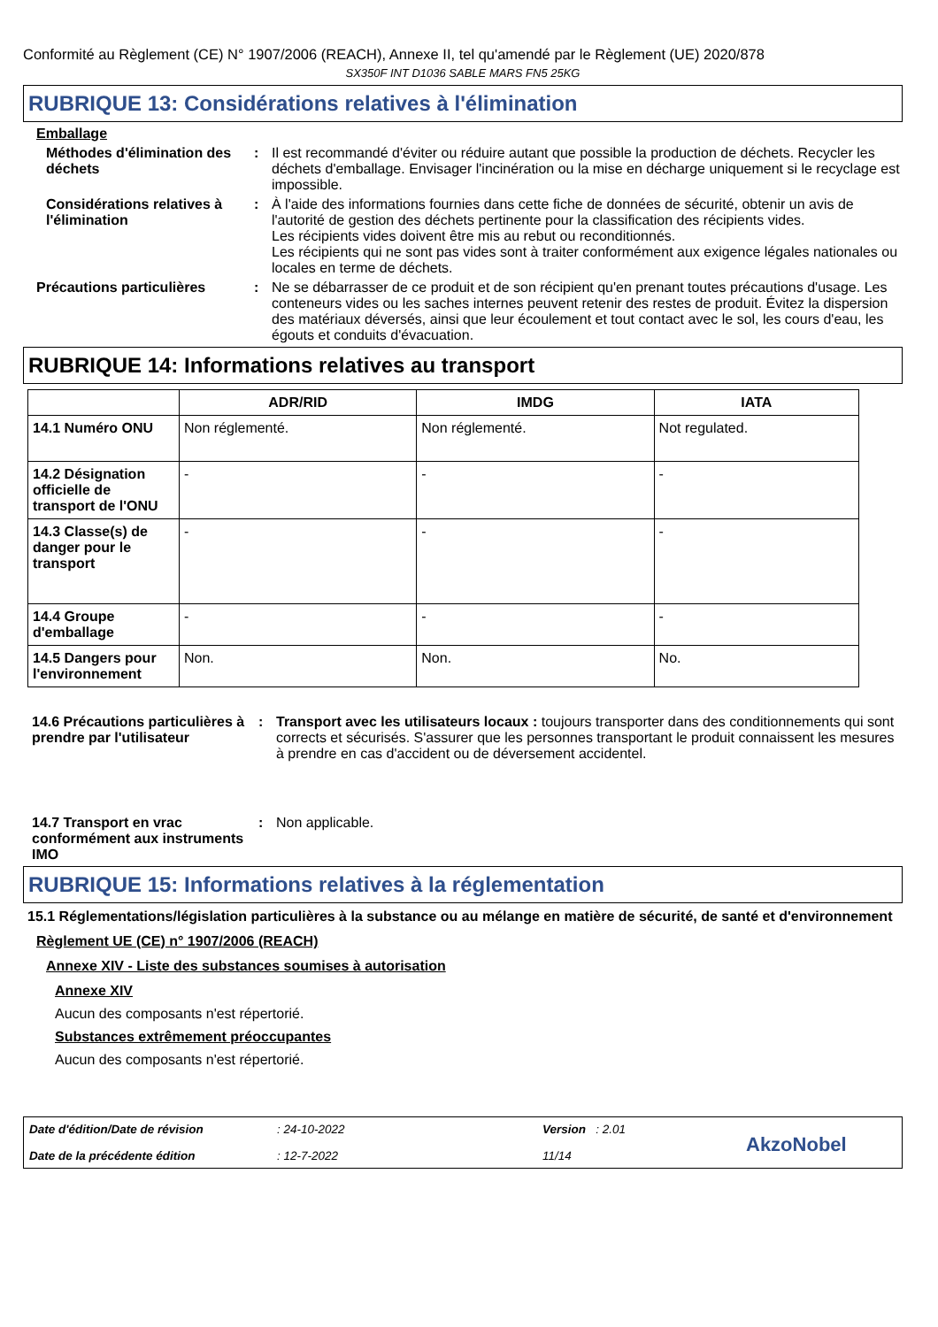Conformité au Règlement (CE) N° 1907/2006 (REACH), Annexe II, tel qu'amendé par le Règlement (UE) 2020/878
SX350F INT D1036 SABLE MARS FN5 25KG
RUBRIQUE 13: Considérations relatives à l'élimination
Emballage
Méthodes d'élimination des déchets
: Il est recommandé d'éviter ou réduire autant que possible la production de déchets. Recycler les déchets d'emballage. Envisager l'incinération ou la mise en décharge uniquement si le recyclage est impossible.
Considérations relatives à l'élimination
: À l'aide des informations fournies dans cette fiche de données de sécurité, obtenir un avis de l'autorité de gestion des déchets pertinente pour la classification des récipients vides.
Les récipients vides doivent être mis au rebut ou reconditionnés.
Les récipients qui ne sont pas vides sont à traiter conformément aux exigence légales nationales ou locales en terme de déchets.
Précautions particulières : Ne se débarrasser de ce produit et de son récipient qu'en prenant toutes précautions d'usage. Les conteneurs vides ou les saches internes peuvent retenir des restes de produit. Évitez la dispersion des matériaux déversés, ainsi que leur écoulement et tout contact avec le sol, les cours d'eau, les égouts et conduits d'évacuation.
RUBRIQUE 14: Informations relatives au transport
| | ADR/RID | IMDG | IATA |
| --- | --- | --- | --- |
| 14.1 Numéro ONU | Non réglementé. | Non réglementé. | Not regulated. |
| 14.2 Désignation officielle de transport de l'ONU | - | - | - |
| 14.3 Classe(s) de danger pour le transport | - | - | - |
| 14.4 Groupe d'emballage | - | - | - |
| 14.5 Dangers pour l'environnement | Non. | Non. | No. |
14.6 Précautions particulières à prendre par l'utilisateur
: Transport avec les utilisateurs locaux : toujours transporter dans des conditionnements qui sont corrects et sécurisés. S'assurer que les personnes transportant le produit connaissent les mesures à prendre en cas d'accident ou de déversement accidentel.
14.7 Transport en vrac conformément aux instruments IMO
: Non applicable.
RUBRIQUE 15: Informations relatives à la réglementation
15.1 Réglementations/législation particulières à la substance ou au mélange en matière de sécurité, de santé et d'environnement
Règlement UE (CE) n° 1907/2006 (REACH)
Annexe XIV - Liste des substances soumises à autorisation
Annexe XIV
Aucun des composants n'est répertorié.
Substances extrêmement préoccupantes
Aucun des composants n'est répertorié.
Date d'édition/Date de révision
Date de la précédente édition
: 24-10-2022
: 12-7-2022
Version : 2.01
11/14
AkzoNobel